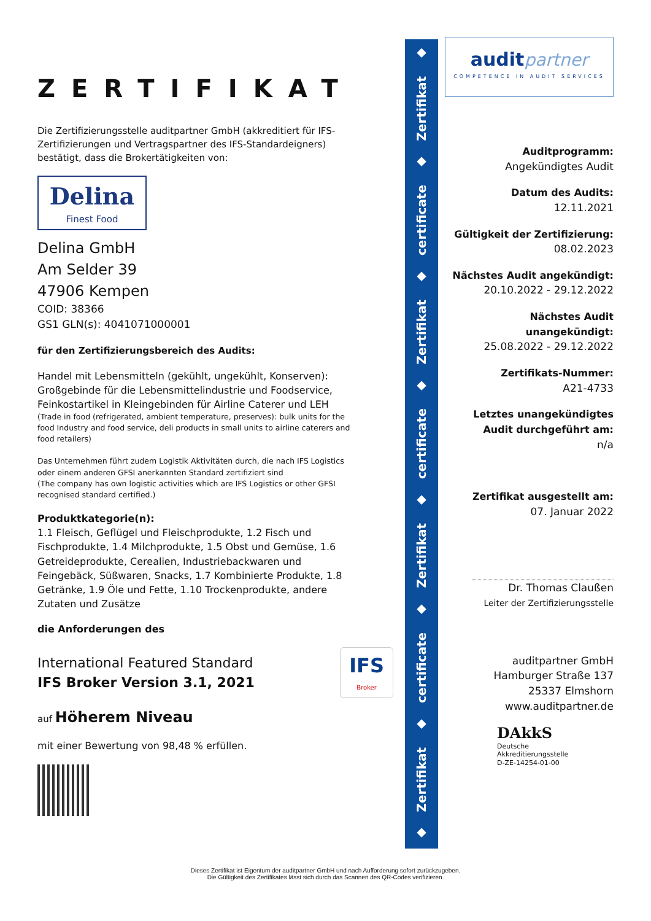ZERTIFIKAT
Die Zertifizierungsstelle auditpartner GmbH (akkreditiert für IFS-Zertifizierungen und Vertragspartner des IFS-Standardeigners) bestätigt, dass die Brokertätigkeiten von:
Delina
Finest Food
Delina GmbH
Am Selder 39
47906 Kempen
COID: 38366
GS1 GLN(s): 4041071000001
für den Zertifizierungsbereich des Audits:
Handel mit Lebensmitteln (gekühlt, ungekühlt, Konserven): Großgebinde für die Lebensmittelindustrie und Foodservice, Feinkostartikel in Kleingebinden für Airline Caterer und LEH
(Trade in food (refrigerated, ambient temperature, preserves): bulk units for the food Industry and food service, deli products in small units to airline caterers and food retailers)
Das Unternehmen führt zudem Logistik Aktivitäten durch, die nach IFS Logistics oder einem anderen GFSI anerkannten Standard zertifiziert sind
(The company has own logistic activities which are IFS Logistics or other GFSI recognised standard certified.)
Produktkategorie(n):
1.1 Fleisch, Geflügel und Fleischprodukte, 1.2 Fisch und Fischprodukte, 1.4 Milchprodukte, 1.5 Obst und Gemüse, 1.6 Getreideprodukte, Cerealien, Industriebackwaren und Feingebäck, Süßwaren, Snacks, 1.7 Kombinierte Produkte, 1.8 Getränke, 1.9 Öle und Fette, 1.10 Trockenprodukte, andere Zutaten und Zusätze
die Anforderungen des
International Featured Standard
IFS Broker Version 3.1, 2021
IFS
Broker
auf Höherem Niveau
mit einer Bewertung von 98,48 % erfüllen.
◆
Zertifikat
◆
certificate
◆
Zertifikat
◆
certificate
◆
Zertifikat
◆
certificate
◆
Zertifikat
◆
audit partner
COMPETENCE IN AUDIT SERVICES
Auditprogramm:
Angekündigtes Audit
Datum des Audits:
12.11.2021
Gültigkeit der Zertifizierung:
08.02.2023
Nächstes Audit angekündigt:
20.10.2022 - 29.12.2022
Nächstes Audit unangekündigt:
25.08.2022 - 29.12.2022
Zertifikats-Nummer:
A21-4733
Letztes unangekündigtes Audit durchgeführt am:
n/a
Zertifikat ausgestellt am:
07. Januar 2022
Dr. Thomas Claußen
Leiter der Zertifizierungsstelle
auditpartner GmbH
Hamburger Straße 137
25337 Elmshorn
www.auditpartner.de
DAkkS
Deutsche
Akkreditierungsstelle
D-ZE-14254-01-00
Dieses Zertifikat ist Eigentum der auditpartner GmbH und nach Aufforderung sofort zurückzugeben.
Die Gültigkeit des Zertifikates lässt sich durch das Scannen des QR-Codes verifizieren.